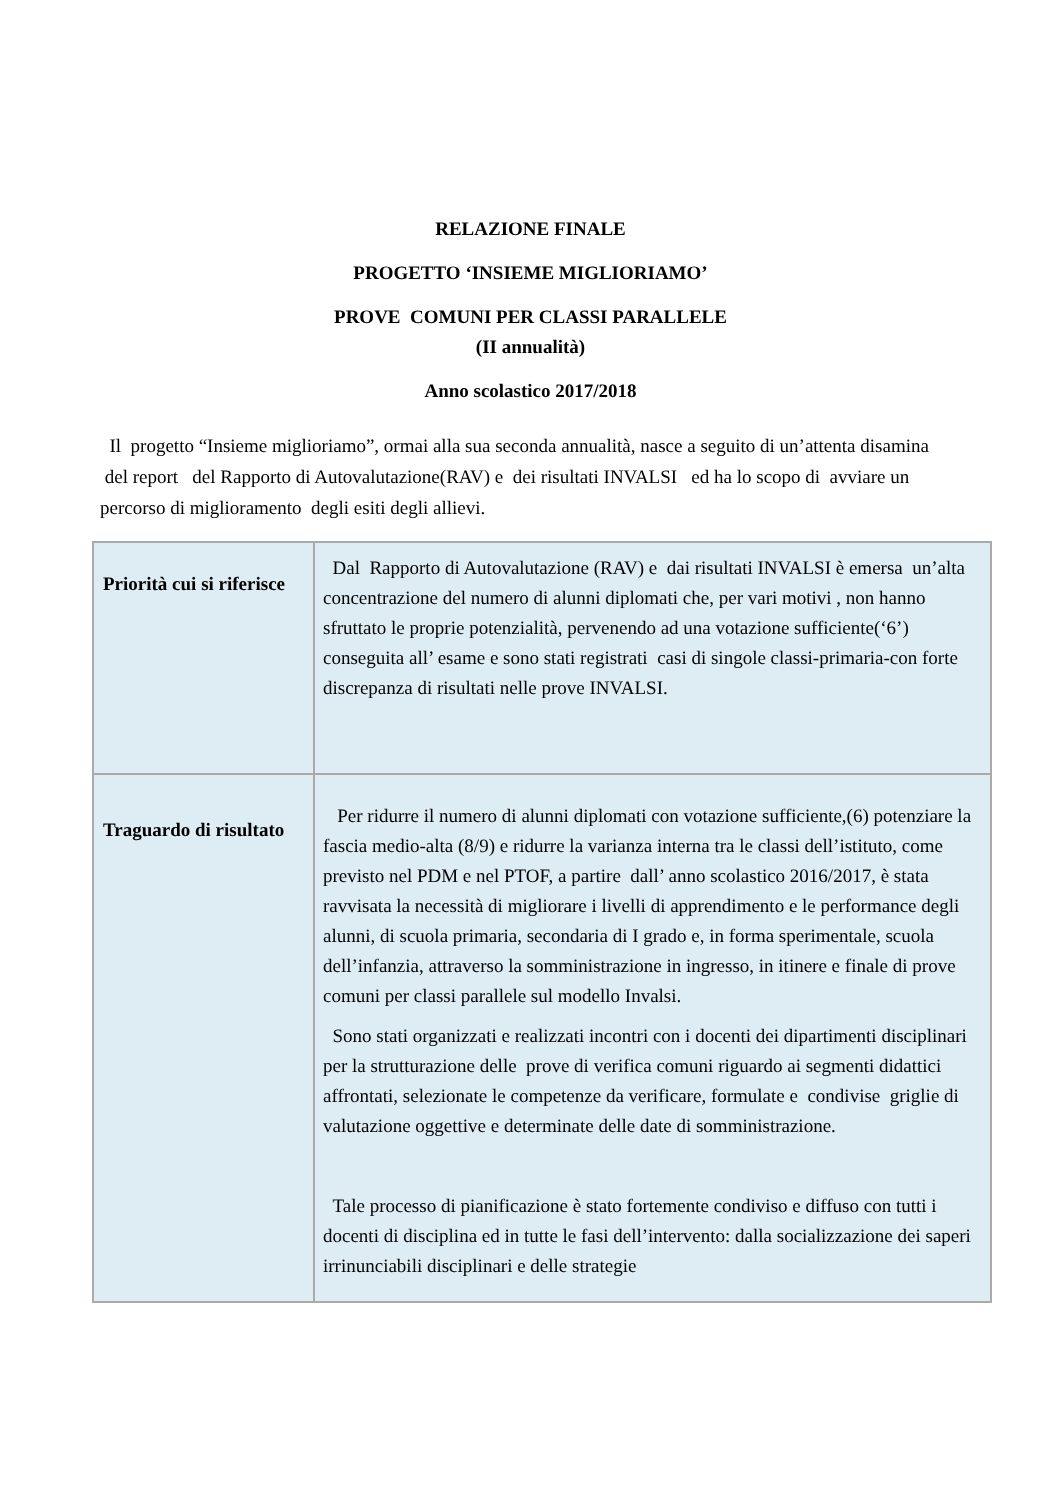RELAZIONE FINALE
PROGETTO ‘INSIEME MIGLIORIAMO’
PROVE COMUNI PER CLASSI PARALLELE
(II annualità)
Anno scolastico 2017/2018
Il progetto “Insieme miglioriamo”, ormai alla sua seconda annualità, nasce a seguito di un’attenta disamina del report del Rapporto di Autovalutazione(RAV) e dei risultati INVALSI ed ha lo scopo di avviare un percorso di miglioramento degli esiti degli allievi.
| Priorità cui si riferisce | Dal Rapporto di Autovalutazione (RAV) e dai risultati INVALSI è emersa un’alta concentrazione del numero di alunni diplomati che, per vari motivi , non hanno sfruttato le proprie potenzialità, pervenendo ad una votazione sufficiente(‘6’) conseguita all’ esame e sono stati registrati casi di singole classi-primaria-con forte discrepanza di risultati nelle prove INVALSI. |
| Traguardo di risultato | Per ridurre il numero di alunni diplomati con votazione sufficiente,(6) potenziare la fascia medio-alta (8/9) e ridurre la varianza interna tra le classi dell’istituto, come previsto nel PDM e nel PTOF, a partire dall’ anno scolastico 2016/2017, è stata ravvisata la necessità di migliorare i livelli di apprendimento e le performance degli alunni, di scuola primaria, secondaria di I grado e, in forma sperimentale, scuola dell’infanzia, attraverso la somministrazione in ingresso, in itinere e finale di prove comuni per classi parallele sul modello Invalsi. Sono stati organizzati e realizzati incontri con i docenti dei dipartimenti disciplinari per la strutturazione delle prove di verifica comuni riguardo ai segmenti didattici affrontati, selezionate le competenze da verificare, formulate e condivise griglie di valutazione oggettive e determinate delle date di somministrazione. Tale processo di pianificazione è stato fortemente condiviso e diffuso con tutti i docenti di disciplina ed in tutte le fasi dell’intervento: dalla socializzazione dei saperi irrinunciabili disciplinari e delle strategie |